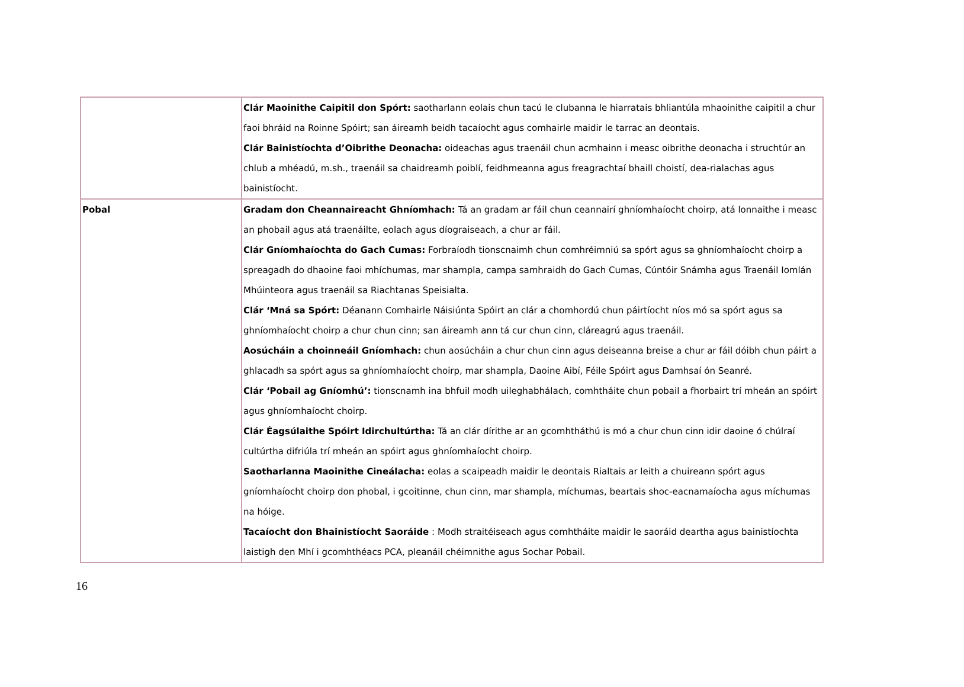| | Clár Maoinithe Caipitil don Spórt: saotharlann eolais chun tacú le clubanna le hiarratais bhliantúla mhaoinithe caipitil a chur faoi bhráid na Roinne Spóirt; san áireamh beidh tacaíocht agus comhairle maidir le tarrac an deontais. Clár Bainistíochta d’Oibrithe Deonacha: oideachas agus traenáil chun acmhainn i measc oibrithe deonacha i struchtúr an chlub a mhéadú, m.sh., traenáil sa chaidreamh poiblí, feidhmeanna agus freagrachtaí bhaill choistí, dea-rialachas agus bainistíocht. |
| Pobal | Gradam don Cheannaireacht Ghníomhach: Tá an gradam ar fáil chun ceannairí ghníomhaíocht choirp, atá lonnaithe i measc an phobail agus atá traenáilte, eolach agus díograiseach, a chur ar fáil. Clár Gníomhaíochta do Gach Cumas: Forbraíodh tionscnaimh chun comhréimniú sa spórt agus sa ghníomhaíocht choirp a spreagadh do dhaoine faoi mhíchumas, mar shampla, campa samhraidh do Gach Cumas, Cúntóir Snámha agus Traenáil Iomlán Mhúinteora agus traenáil sa Riachtanas Speisialta. Clár ‘Mná sa Spórt: Déanann Comhairle Náisiúnta Spóirt an clár a chomhordú chun páirtíocht níos mó sa spórt agus sa ghníomhaíocht choirp a chur chun cinn; san áireamh ann tá cur chun cinn, cláreagrú agus traenáil. Aosúcháin a choinneáil Gníomhach: chun aosúcháin a chur chun cinn agus deiseanna breise a chur ar fáil dóibh chun páirt a ghlacadh sa spórt agus sa ghníomhaíocht choirp, mar shampla, Daoine Aibí, Féile Spóirt agus Damhsaí ón Seanré. Clár ‘Pobail ag Gníomhú’: tionscnamh ina bhfuil modh uileghabhálach, comhtháite chun pobail a fhorbairt trí mheán an spóirt agus ghníomhaíocht choirp. Clár Éagsúlaithe Spóirt Idirchultúrtha: Tá an clár dírithe ar an gcomhtháthú is mó a chur chun cinn idir daoine ó chúlraí cultúrtha difriúla trí mheán an spóirt agus ghníomhaíocht choirp. Saotharlanna Maoinithe Cineálacha: eolas a scaipeadh maidir le deontais Rialtais ar leith a chuireann spórt agus gníomhaíocht choirp don phobal, i gcoitinne, chun cinn, mar shampla, míchumas, beartais shoc-eacnamaíocha agus míchumas na hóige. Tacaíocht don Bhainistíocht Saoráide : Modh straitéiseach agus comhtháite maidir le saoráid deartha agus bainistíochta laistigh den Mhí i gcomhthéacs PCA, pleanáil chéimnithe agus Sochar Pobail. |
16